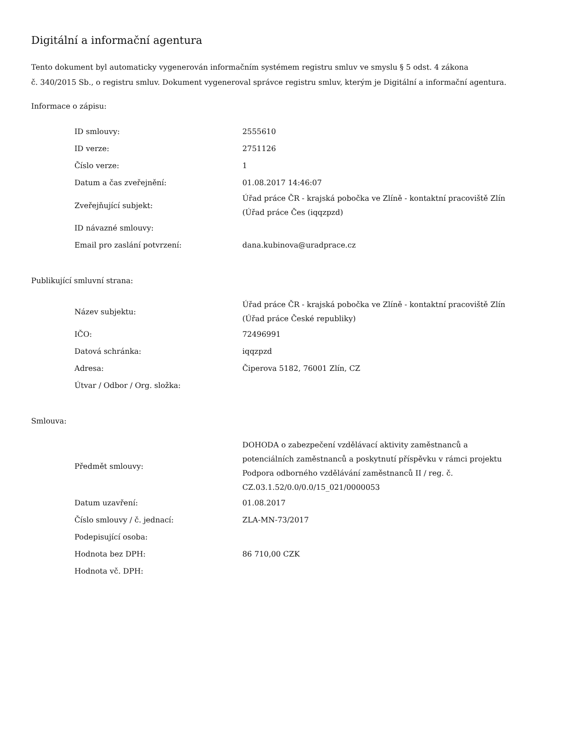Digitální a informační agentura
Tento dokument byl automaticky vygenerován informačním systémem registru smluv ve smyslu § 5 odst. 4 zákona
č. 340/2015 Sb., o registru smluv. Dokument vygeneroval správce registru smluv, kterým je Digitální a informační agentura.
Informace o zápisu:
| ID smlouvy: | 2555610 |
| ID verze: | 2751126 |
| Číslo verze: | 1 |
| Datum a čas zveřejnění: | 01.08.2017 14:46:07 |
| Zveřejňující subjekt: | Úřad práce ČR - krajská pobočka ve Zlíně - kontaktní pracoviště Zlín (Úřad práce Čes (iqqzpzd) |
| ID návazné smlouvy: | |
| Email pro zaslání potvrzení: | dana.kubinova@uradprace.cz |
Publikující smluvní strana:
| Název subjektu: | Úřad práce ČR - krajská pobočka ve Zlíně - kontaktní pracoviště Zlín (Úřad práce České republiky) |
| IČO: | 72496991 |
| Datová schránka: | iqqzpzd |
| Adresa: | Čiperova 5182, 76001 Zlín, CZ |
| Útvar / Odbor / Org. složka: | |
Smlouva:
| Předmět smlouvy: | DOHODA o zabezpečení vzdělávací aktivity zaměstnanců a potenciálních zaměstnanců a poskytnutí příspěvku v rámci projektu Podpora odborného vzdělávání zaměstnanců II / reg. č. CZ.03.1.52/0.0/0.0/15_021/0000053 |
| Datum uzavření: | 01.08.2017 |
| Číslo smlouvy / č. jednací: | ZLA-MN-73/2017 |
| Podepisující osoba: | |
| Hodnota bez DPH: | 86 710,00 CZK |
| Hodnota vč. DPH: | |